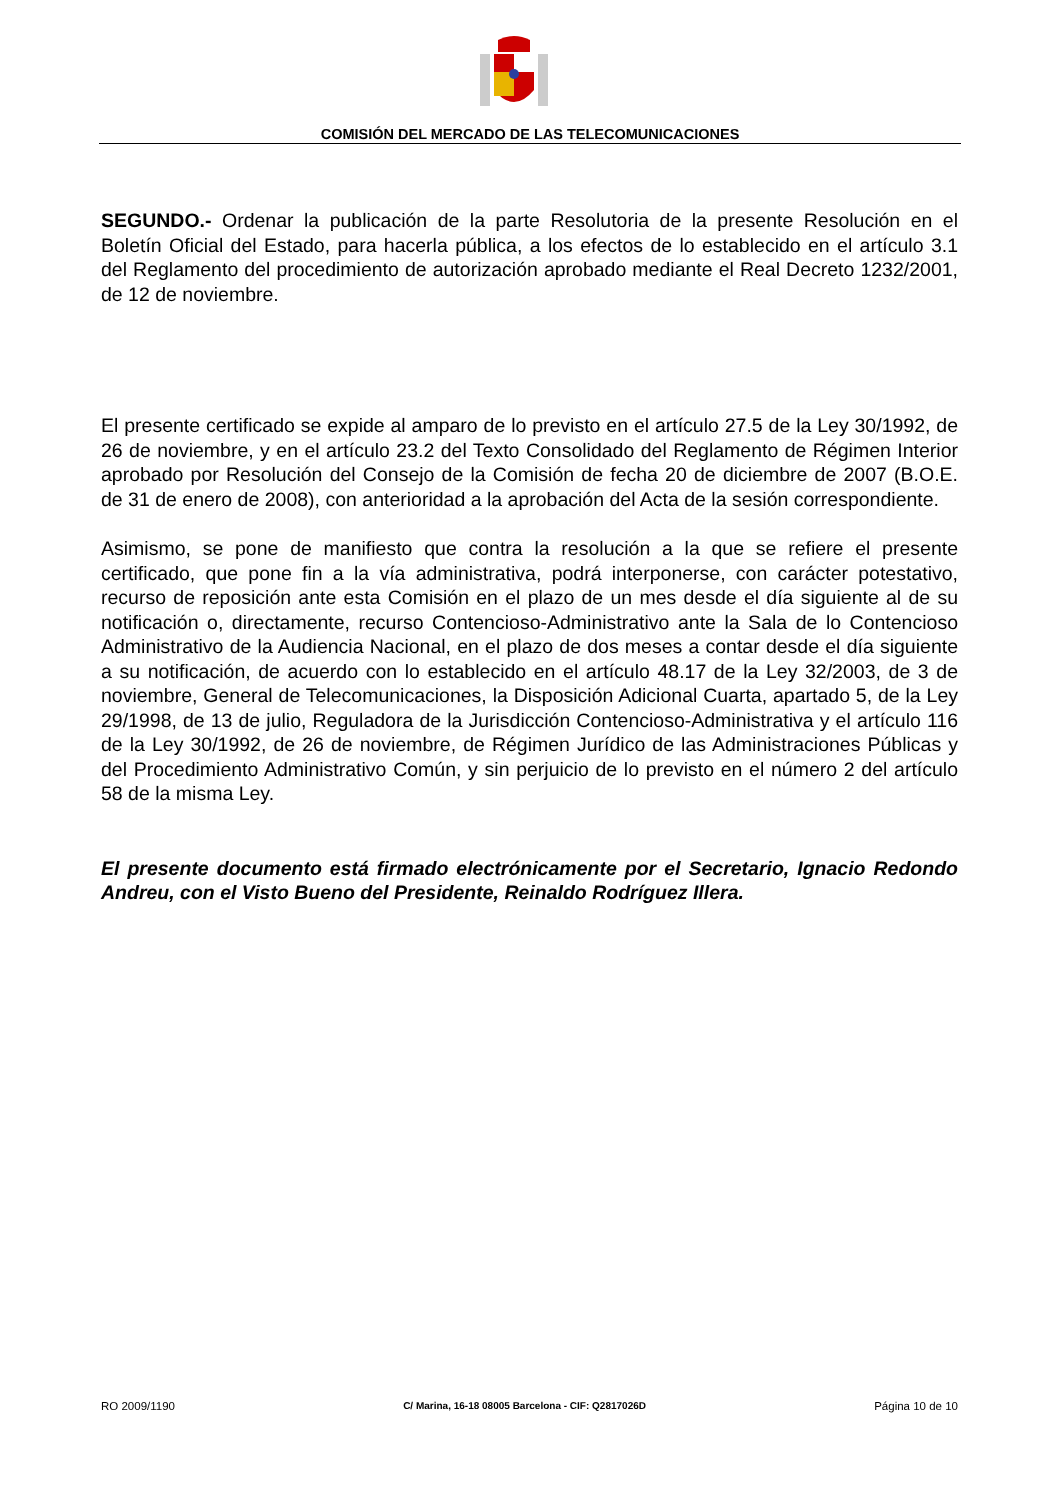COMISIÓN DEL MERCADO DE LAS TELECOMUNICACIONES
SEGUNDO.- Ordenar la publicación de la parte Resolutoria de la presente Resolución en el Boletín Oficial del Estado, para hacerla pública, a los efectos de lo establecido en el artículo 3.1 del Reglamento del procedimiento de autorización aprobado mediante el Real Decreto 1232/2001, de 12 de noviembre.
El presente certificado se expide al amparo de lo previsto en el artículo 27.5 de la Ley 30/1992, de 26 de noviembre, y en el artículo 23.2 del Texto Consolidado del Reglamento de Régimen Interior aprobado por Resolución del Consejo de la Comisión de fecha 20 de diciembre de 2007 (B.O.E. de 31 de enero de 2008), con anterioridad a la aprobación del Acta de la sesión correspondiente.
Asimismo, se pone de manifiesto que contra la resolución a la que se refiere el presente certificado, que pone fin a la vía administrativa, podrá interponerse, con carácter potestativo, recurso de reposición ante esta Comisión en el plazo de un mes desde el día siguiente al de su notificación o, directamente, recurso Contencioso-Administrativo ante la Sala de lo Contencioso Administrativo de la Audiencia Nacional, en el plazo de dos meses a contar desde el día siguiente a su notificación, de acuerdo con lo establecido en el artículo 48.17 de la Ley 32/2003, de 3 de noviembre, General de Telecomunicaciones, la Disposición Adicional Cuarta, apartado 5, de la Ley 29/1998, de 13 de julio, Reguladora de la Jurisdicción Contencioso-Administrativa y el artículo 116 de la Ley 30/1992, de 26 de noviembre, de Régimen Jurídico de las Administraciones Públicas y del Procedimiento Administrativo Común, y sin perjuicio de lo previsto en el número 2 del artículo 58 de la misma Ley.
El presente documento está firmado electrónicamente por el Secretario, Ignacio Redondo Andreu, con el Visto Bueno del Presidente, Reinaldo Rodríguez Illera.
RO 2009/1190 C/ Marina, 16-18 08005 Barcelona - CIF: Q2817026D Página 10 de 10